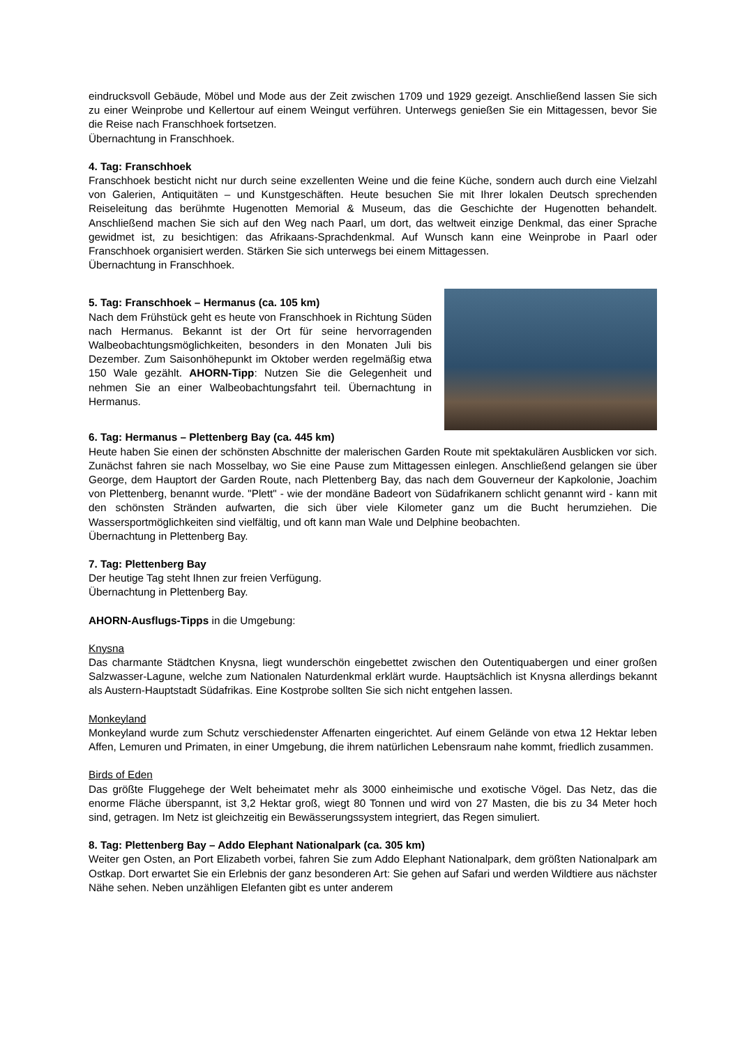eindrucksvoll Gebäude, Möbel und Mode aus der Zeit zwischen 1709 und 1929 gezeigt. Anschließend lassen Sie sich zu einer Weinprobe und Kellertour auf einem Weingut verführen. Unterwegs genießen Sie ein Mittagessen, bevor Sie die Reise nach Franschhoek fortsetzen.
Übernachtung in Franschhoek.
4. Tag: Franschhoek
Franschhoek besticht nicht nur durch seine exzellenten Weine und die feine Küche, sondern auch durch eine Vielzahl von Galerien, Antiquitäten – und Kunstgeschäften. Heute besuchen Sie mit Ihrer lokalen Deutsch sprechenden Reiseleitung das berühmte Hugenotten Memorial & Museum, das die Geschichte der Hugenotten behandelt. Anschließend machen Sie sich auf den Weg nach Paarl, um dort, das weltweit einzige Denkmal, das einer Sprache gewidmet ist, zu besichtigen: das Afrikaans-Sprachdenkmal. Auf Wunsch kann eine Weinprobe in Paarl oder Franschhoek organisiert werden. Stärken Sie sich unterwegs bei einem Mittagessen.
Übernachtung in Franschhoek.
5. Tag: Franschhoek – Hermanus (ca. 105 km)
Nach dem Frühstück geht es heute von Franschhoek in Richtung Süden nach Hermanus. Bekannt ist der Ort für seine hervorragenden Walbeobachtungsmöglichkeiten, besonders in den Monaten Juli bis Dezember. Zum Saisonhöhepunkt im Oktober werden regelmäßig etwa 150 Wale gezählt. AHORN-Tipp: Nutzen Sie die Gelegenheit und nehmen Sie an einer Walbeobachtungsfahrt teil. Übernachtung in Hermanus.
6. Tag: Hermanus – Plettenberg Bay (ca. 445 km)
Heute haben Sie einen der schönsten Abschnitte der malerischen Garden Route mit spektakulären Ausblicken vor sich. Zunächst fahren sie nach Mosselbay, wo Sie eine Pause zum Mittagessen einlegen. Anschließend gelangen sie über George, dem Hauptort der Garden Route, nach Plettenberg Bay, das nach dem Gouverneur der Kapkolonie, Joachim von Plettenberg, benannt wurde. "Plett" - wie der mondäne Badeort von Südafrikanern schlicht genannt wird - kann mit den schönsten Stränden aufwarten, die sich über viele Kilometer ganz um die Bucht herumziehen. Die Wassersportmöglichkeiten sind vielfältig, und oft kann man Wale und Delphine beobachten.
Übernachtung in Plettenberg Bay.
7. Tag: Plettenberg Bay
Der heutige Tag steht Ihnen zur freien Verfügung.
Übernachtung in Plettenberg Bay.
AHORN-Ausflugs-Tipps in die Umgebung:
Knysna
Das charmante Städtchen Knysna, liegt wunderschön eingebettet zwischen den Outentiquabergen und einer großen Salzwasser-Lagune, welche zum Nationalen Naturdenkmal erklärt wurde. Hauptsächlich ist Knysna allerdings bekannt als Austern-Hauptstadt Südafrikas. Eine Kostprobe sollten Sie sich nicht entgehen lassen.
Monkeyland
Monkeyland wurde zum Schutz verschiedenster Affenarten eingerichtet. Auf einem Gelände von etwa 12 Hektar leben Affen, Lemuren und Primaten, in einer Umgebung, die ihrem natürlichen Lebensraum nahe kommt, friedlich zusammen.
Birds of Eden
Das größte Fluggehege der Welt beheimatet mehr als 3000 einheimische und exotische Vögel. Das Netz, das die enorme Fläche überspannt, ist 3,2 Hektar groß, wiegt 80 Tonnen und wird von 27 Masten, die bis zu 34 Meter hoch sind, getragen. Im Netz ist gleichzeitig ein Bewässerungssystem integriert, das Regen simuliert.
8. Tag: Plettenberg Bay – Addo Elephant Nationalpark (ca. 305 km)
Weiter gen Osten, an Port Elizabeth vorbei, fahren Sie zum Addo Elephant Nationalpark, dem größten Nationalpark am Ostkap. Dort erwartet Sie ein Erlebnis der ganz besonderen Art: Sie gehen auf Safari und werden Wildtiere aus nächster Nähe sehen. Neben unzähligen Elefanten gibt es unter anderem